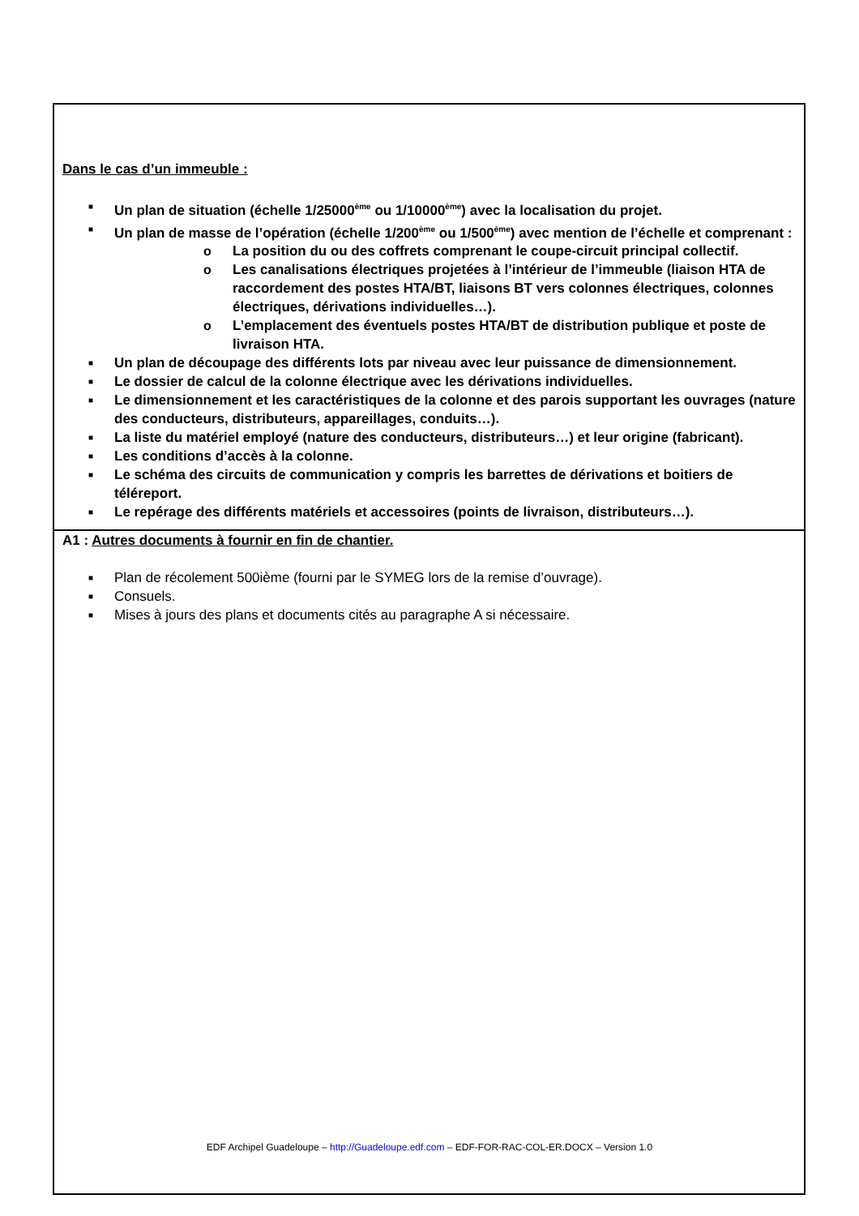Dans le cas d’un immeuble :
■ Un plan de situation (échelle 1/25000<sup>ème</sup> ou 1/10000<sup>ème</sup>) avec la localisation du projet.
■ Un plan de masse de l’opération (échelle 1/200<sup>ème</sup> ou 1/500<sup>ème</sup>) avec mention de l’échelle et comprenant :
o La position du ou des coffrets comprenant le coupe-circuit principal collectif.
o Les canalisations électriques projetées à l’intérieur de l’immeuble (liaison HTA de raccordement des postes HTA/BT, liaisons BT vers colonnes électriques, colonnes électriques, dérivations individuelles…).
o L’emplacement des éventuels postes HTA/BT de distribution publique et poste de livraison HTA.
■ Un plan de découpage des différents lots par niveau avec leur puissance de dimensionnement.
■ Le dossier de calcul de la colonne électrique avec les dérivations individuelles.
■ Le dimensionnement et les caractéristiques de la colonne et des parois supportant les ouvrages (nature des conducteurs, distributeurs, appareillages, conduits…).
■ La liste du matériel employé (nature des conducteurs, distributeurs…) et leur origine (fabricant).
■ Les conditions d’accès à la colonne.
■ Le schéma des circuits de communication y compris les barrettes de dérivations et boitiers de téléreport.
■ Le repérage des différents matériels et accessoires (points de livraison, distributeurs…).
A1 : Autres documents à fournir en fin de chantier.
■ Plan de récolement 500ième (fourni par le SYMEG lors de la remise d’ouvrage).
■ Consuels.
■ Mises à jours des plans et documents cités au paragraphe A si nécessaire.
EDF Archipel Guadeloupe – http://Guadeloupe.edf.com – EDF-FOR-RAC-COL-ER.DOCX – Version 1.0